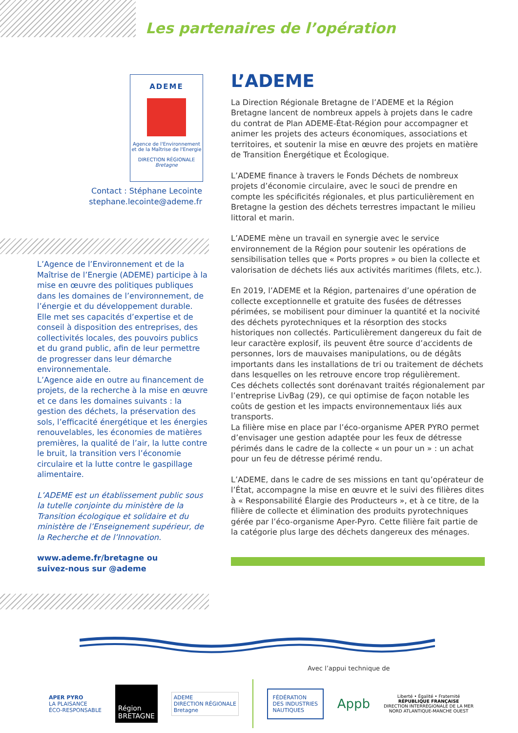Les partenaires de l’opération
ADEME
Agence de l'Environnement et de la Maîtrise de l'Energie
DIRECTION RÉGIONALE
Bretagne
Contact : Stéphane Lecointe
stephane.lecointe@ademe.fr
L’Agence de l’Environnement et de la Maîtrise de l’Energie (ADEME) participe à la mise en œuvre des politiques publiques dans les domaines de l’environnement, de l’énergie et du développement durable. Elle met ses capacités d’expertise et de conseil à disposition des entreprises, des collectivités locales, des pouvoirs publics et du grand public, afin de leur permettre de progresser dans leur démarche environnementale.
L’Agence aide en outre au financement de projets, de la recherche à la mise en œuvre et ce dans les domaines suivants : la gestion des déchets, la préservation des sols, l’efficacité énergétique et les énergies renouvelables, les économies de matières premières, la qualité de l’air, la lutte contre le bruit, la transition vers l’économie circulaire et la lutte contre le gaspillage alimentaire.
L’ADEME est un établissement public sous la tutelle conjointe du ministère de la Transition écologique et solidaire et du ministère de l’Enseignement supérieur, de la Recherche et de l’Innovation.
www.ademe.fr/bretagne ou
suivez-nous sur @ademe
L’ADEME
La Direction Régionale Bretagne de l’ADEME et la Région Bretagne lancent de nombreux appels à projets dans le cadre du contrat de Plan ADEME-État-Région pour accompagner et animer les projets des acteurs économiques, associations et territoires, et soutenir la mise en œuvre des projets en matière de Transition Énergétique et Écologique.
L’ADEME finance à travers le Fonds Déchets de nombreux projets d’économie circulaire, avec le souci de prendre en compte les spécificités régionales, et plus particulièrement en Bretagne la gestion des déchets terrestres impactant le milieu littoral et marin.
L’ADEME mène un travail en synergie avec le service environnement de la Région pour soutenir les opérations de sensibilisation telles que « Ports propres » ou bien la collecte et valorisation de déchets liés aux activités maritimes (filets, etc.).
En 2019, l’ADEME et la Région, partenaires d’une opération de collecte exceptionnelle et gratuite des fusées de détresses périmées, se mobilisent pour diminuer la quantité et la nocivité des déchets pyrotechniques et la résorption des stocks historiques non collectés. Particulièrement dangereux du fait de leur caractère explosif, ils peuvent être source d’accidents de personnes, lors de mauvaises manipulations, ou de dégâts importants dans les installations de tri ou traitement de déchets dans lesquelles on les retrouve encore trop régulièrement.
Ces déchets collectés sont dorénavant traités régionalement par l’entreprise LivBag (29), ce qui optimise de façon notable les coûts de gestion et les impacts environnementaux liés aux transports.
La filière mise en place par l’éco-organisme APER PYRO permet d’envisager une gestion adaptée pour les feux de détresse périmés dans le cadre de la collecte « un pour un » : un achat pour un feu de détresse périmé rendu.
L’ADEME, dans le cadre de ses missions en tant qu’opérateur de l’État, accompagne la mise en œuvre et le suivi des filières dites à « Responsabilité Élargie des Producteurs », et à ce titre, de la filière de collecte et élimination des produits pyrotechniques gérée par l’éco-organisme Aper-Pyro. Cette filière fait partie de la catégorie plus large des déchets dangereux des ménages.
Avec l’appui technique de
APER PYRO
LA PLAISANCE
ÉCO-RESPONSABLE
Région
BRETAGNE
ADEME
DIRECTION RÉGIONALE
Bretagne
FÉDÉRATION
DES INDUSTRIES
NAUTIQUES
Appb
Liberté • Égalité • Fraternité
RÉPUBLIQUE FRANÇAISE
DIRECTION INTERRÉGIONALE DE LA MER
NORD ATLANTIQUE-MANCHE OUEST